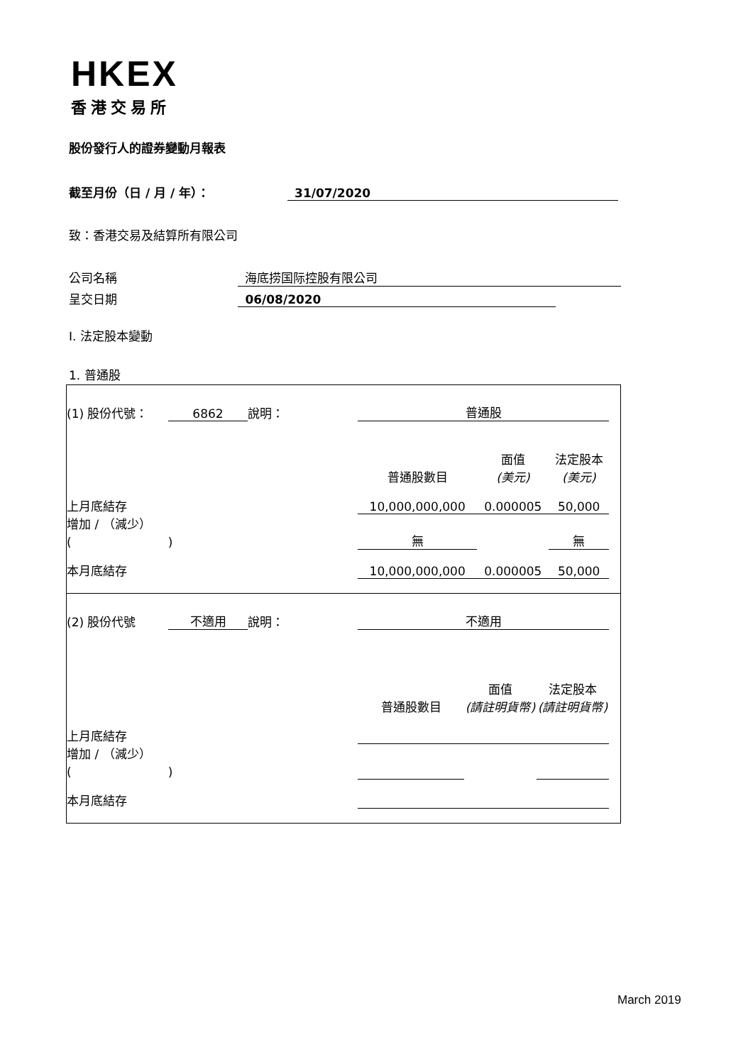HKEX
香港交易所
股份發行人的證券變動月報表
截至月份（日 / 月 / 年）： 31/07/2020
致：香港交易及結算所有限公司
公司名稱 海底捞国际控股有限公司
呈交日期 06/08/2020
I. 法定股本變動
1. 普通股
| (1) 股份代號： | 6862 | 說明： | | 普通股 | | | |
| | | | | 普通股數目 | 面值 (美元) | 法定股本 (美元) | |
| 上月底結存 | | | | 10,000,000,000 | 0.000005 | 50,000 | |
| 增加 / （減少） ( ) | | | | 無 | | 無 | |
| 本月底結存 | | | | 10,000,000,000 | 0.000005 | 50,000 | |
| (2) 股份代號 | 不適用 | 說明： | | 不適用 | | | |
| | | | | 普通股數目 | 面值 (請註明貨幣) | 法定股本 (請註明貨幣) | |
| 上月底結存 | | | | | | | |
| 增加 / （減少） ( ) | | | | | | | |
| 本月底結存 | | | | | | | |
March 2019